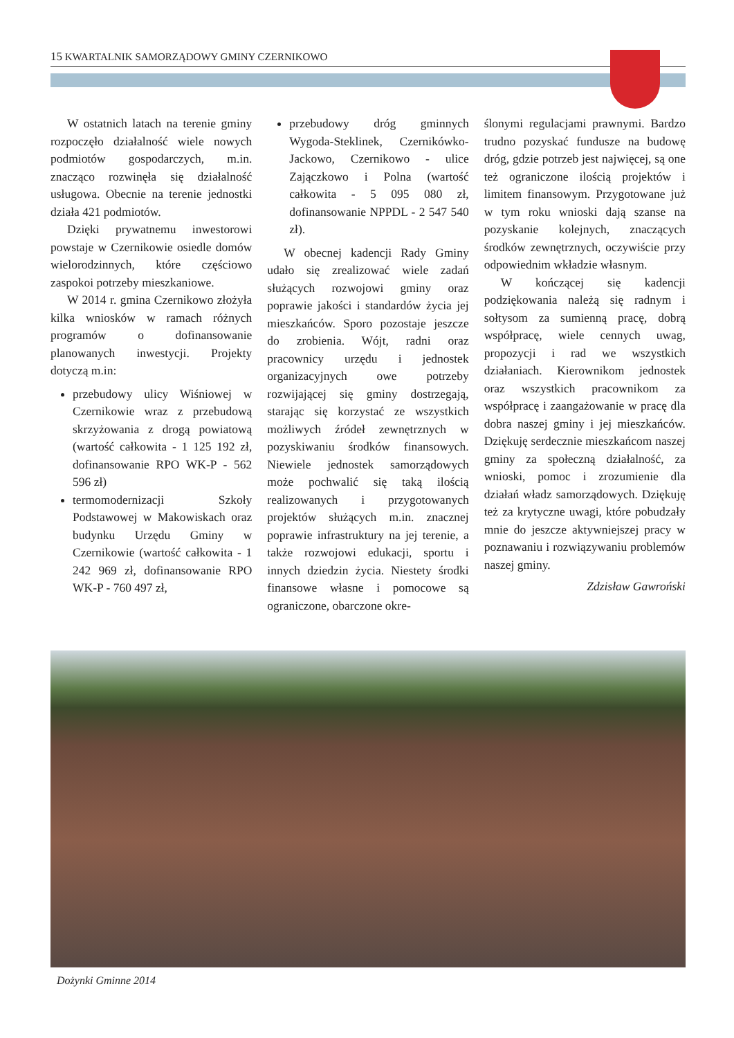15 KWARTALNIK SAMORZĄDOWY GMINY CZERNIKOWO
W ostatnich latach na terenie gminy rozpoczęło działalność wiele nowych podmiotów gospodarczych, m.in. znacząco rozwinęła się działalność usługowa. Obecnie na terenie jednostki działa 421 podmiotów.
Dzięki prywatnemu inwestorowi powstaje w Czernikowie osiedle domów wielorodzinnych, które częściowo zaspokoi potrzeby mieszkaniowe.
W 2014 r. gmina Czernikowo złożyła kilka wniosków w ramach różnych programów o dofinansowanie planowanych inwestycji. Projekty dotyczą m.in:
przebudowy ulicy Wiśniowej w Czernikowie wraz z przebudową skrzyżowania z drogą powiatową (wartość całkowita - 1 125 192 zł, dofinansowanie RPO WK-P - 562 596 zł)
termomodernizacji Szkoły Podstawowej w Makowiskach oraz budynku Urzędu Gminy w Czernikowie (wartość całkowita - 1 242 969 zł, dofinansowanie RPO WK-P - 760 497 zł,
przebudowy dróg gminnych Wygoda-Steklinek, Czernikówko-Jackowo, Czernikowo - ulice Zajączkowo i Polna (wartość całkowita - 5 095 080 zł, dofinansowanie NPPDL - 2 547 540 zł).
W obecnej kadencji Rady Gminy udało się zrealizować wiele zadań służących rozwojowi gminy oraz poprawie jakości i standardów życia jej mieszkańców. Sporo pozostaje jeszcze do zrobienia. Wójt, radni oraz pracownicy urzędu i jednostek organizacyjnych owe potrzeby rozwijającej się gminy dostrzegają, starając się korzystać ze wszystkich możliwych źródeł zewnętrznych w pozyskiwaniu środków finansowych. Niewiele jednostek samorządowych może pochwalić się taką ilością realizowanych i przygotowanych projektów służących m.in. znacznej poprawie infrastruktury na jej terenie, a także rozwojowi edukacji, sportu i innych dziedzin życia. Niestety środki finansowe własne i pomocowe są ograniczone, obarczone okre-
ślonymi regulacjami prawnymi. Bardzo trudno pozyskać fundusze na budowę dróg, gdzie potrzeb jest najwięcej, są one też ograniczone ilością projektów i limitem finansowym. Przygotowane już w tym roku wnioski dają szanse na pozyskanie kolejnych, znaczących środków zewnętrznych, oczywiście przy odpowiednim wkładzie własnym.
W kończącej się kadencji podziękowania należą się radnym i sołtysom za sumienną pracę, dobrą współpracę, wiele cennych uwag, propozycji i rad we wszystkich działaniach. Kierownikom jednostek oraz wszystkich pracownikom za współpracę i zaangażowanie w pracę dla dobra naszej gminy i jej mieszkańców. Dziękuję serdecznie mieszkańcom naszej gminy za społeczną działalność, za wnioski, pomoc i zrozumienie dla działań władz samorządowych. Dziękuję też za krytyczne uwagi, które pobudzały mnie do jeszcze aktywniejszej pracy w poznawaniu i rozwiązywaniu problemów naszej gminy.
Zdzisław Gawroński
Dożynki Gminne 2014